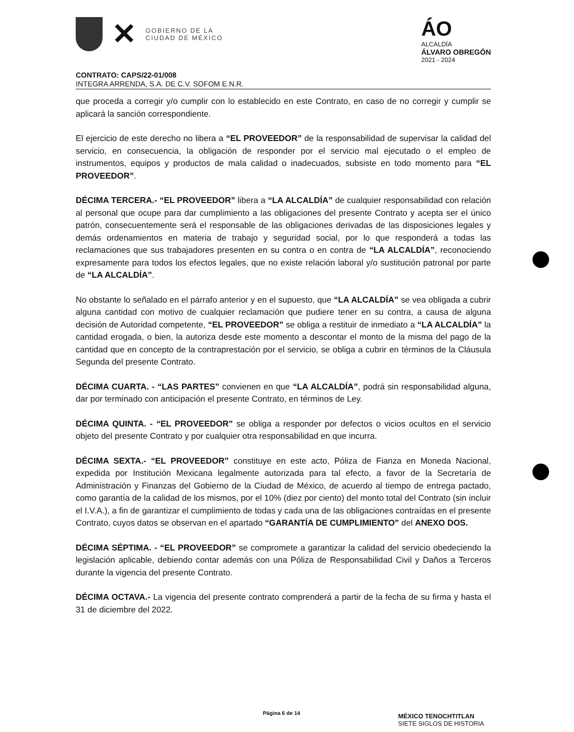✕
GOBIERNO DE LA
CIUDAD DE MÉXICO
ÁO
ALCALDÍA
ÁLVARO OBREGÓN
2021 - 2024
CONTRATO: CAPS/22-01/008
INTEGRA ARRENDA, S.A. DE C.V. SOFOM E.N.R.
que proceda a corregir y/o cumplir con lo establecido en este Contrato, en caso de no corregir y cumplir se aplicará la sanción correspondiente.
El ejercicio de este derecho no libera a “EL PROVEEDOR” de la responsabilidad de supervisar la calidad del servicio, en consecuencia, la obligación de responder por el servicio mal ejecutado o el empleo de instrumentos, equipos y productos de mala calidad o inadecuados, subsiste en todo momento para “EL PROVEEDOR”.
DÉCIMA TERCERA.- “EL PROVEEDOR” libera a “LA ALCALDÍA” de cualquier responsabilidad con relación al personal que ocupe para dar cumplimiento a las obligaciones del presente Contrato y acepta ser el único patrón, consecuentemente será el responsable de las obligaciones derivadas de las disposiciones legales y demás ordenamientos en materia de trabajo y seguridad social, por lo que responderá a todas las reclamaciones que sus trabajadores presenten en su contra o en contra de “LA ALCALDÍA”, reconociendo expresamente para todos los efectos legales, que no existe relación laboral y/o sustitución patronal por parte de “LA ALCALDÍA”.
No obstante lo señalado en el párrafo anterior y en el supuesto, que “LA ALCALDÍA” se vea obligada a cubrir alguna cantidad con motivo de cualquier reclamación que pudiere tener en su contra, a causa de alguna decisión de Autoridad competente, “EL PROVEEDOR” se obliga a restituir de inmediato a “LA ALCALDÍA” la cantidad erogada, o bien, la autoriza desde este momento a descontar el monto de la misma del pago de la cantidad que en concepto de la contraprestación por el servicio, se obliga a cubrir en términos de la Cláusula Segunda del presente Contrato.
DÉCIMA CUARTA. - “LAS PARTES” convienen en que “LA ALCALDÍA”, podrá sin responsabilidad alguna, dar por terminado con anticipación el presente Contrato, en términos de Ley.
DÉCIMA QUINTA. - “EL PROVEEDOR” se obliga a responder por defectos o vicios ocultos en el servicio objeto del presente Contrato y por cualquier otra responsabilidad en que incurra.
DÉCIMA SEXTA.- “EL PROVEEDOR” constituye en este acto, Póliza de Fianza en Moneda Nacional, expedida por Institución Mexicana legalmente autorizada para tal efecto, a favor de la Secretaría de Administración y Finanzas del Gobierno de la Ciudad de México, de acuerdo al tiempo de entrega pactado, como garantía de la calidad de los mismos, por el 10% (diez por ciento) del monto total del Contrato (sin incluir el I.V.A.), a fin de garantizar el cumplimiento de todas y cada una de las obligaciones contraídas en el presente Contrato, cuyos datos se observan en el apartado “GARANTÍA DE CUMPLIMIENTO” del ANEXO DOS.
DÉCIMA SÉPTIMA. - “EL PROVEEDOR” se compromete a garantizar la calidad del servicio obedeciendo la legislación aplicable, debiendo contar además con una Póliza de Responsabilidad Civil y Daños a Terceros durante la vigencia del presente Contrato.
DÉCIMA OCTAVA.- La vigencia del presente contrato comprenderá a partir de la fecha de su firma y hasta el 31 de diciembre del 2022.
Página 6 de 14
MÉXICO TENOCHTITLAN
SIETE SIGLOS DE HISTORIA